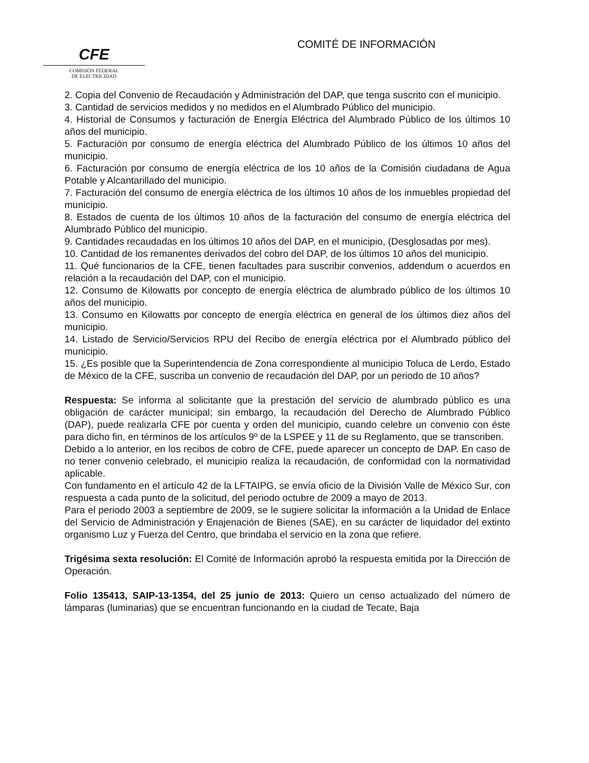CFE
COMISIÓN FEDERAL
DE ELECTRICIDAD
COMITÉ DE INFORMACIÓN
2. Copia del Convenio de Recaudación y Administración del DAP, que tenga suscrito con el municipio.
3. Cantidad de servicios medidos y no medidos en el Alumbrado Público del municipio.
4. Historial de Consumos y facturación de Energía Eléctrica del Alumbrado Público de los últimos 10 años del municipio.
5. Facturación por consumo de energía eléctrica del Alumbrado Público de los últimos 10 años del municipio.
6. Facturación por consumo de energía eléctrica de los 10 años de la Comisión ciudadana de Agua Potable y Alcantarillado del municipio.
7. Facturación del consumo de energía eléctrica de los últimos 10 años de los inmuebles propiedad del municipio.
8. Estados de cuenta de los últimos 10 años de la facturación del consumo de energía eléctrica del Alumbrado Público del municipio.
9. Cantidades recaudadas en los últimos 10 años del DAP, en el municipio, (Desglosadas por mes).
10. Cantidad de los remanentes derivados del cobro del DAP, de los últimos 10 años del municipio.
11. Qué funcionarios de la CFE, tienen facultades para suscribir convenios, addendum o acuerdos en relación a la recaudación del DAP, con el municipio.
12. Consumo de Kilowatts por concepto de energía eléctrica de alumbrado público de los últimos 10 años del municipio.
13. Consumo en Kilowatts por concepto de energía eléctrica en general de los últimos diez años del municipio.
14. Listado de Servicio/Servicios RPU del Recibo de energía eléctrica por el Alumbrado público del municipio.
15. ¿Es posible que la Superintendencia de Zona correspondiente al municipio Toluca de Lerdo, Estado de México de la CFE, suscriba un convenio de recaudación del DAP, por un periodo de 10 años?
Respuesta: Se informa al solicitante que la prestación del servicio de alumbrado público es una obligación de carácter municipal; sin embargo, la recaudación del Derecho de Alumbrado Público (DAP), puede realizarla CFE por cuenta y orden del municipio, cuando celebre un convenio con éste para dicho fin, en términos de los artículos 9º de la LSPEE y 11 de su Reglamento, que se transcriben.
Debido a lo anterior, en los recibos de cobro de CFE, puede aparecer un concepto de DAP. En caso de no tener convenio celebrado, el municipio realiza la recaudación, de conformidad con la normatividad aplicable.
Con fundamento en el artículo 42 de la LFTAIPG, se envía oficio de la División Valle de México Sur, con respuesta a cada punto de la solicitud, del periodo octubre de 2009 a mayo de 2013.
Para el periodo 2003 a septiembre de 2009, se le sugiere solicitar la información a la Unidad de Enlace del Servicio de Administración y Enajenación de Bienes (SAE), en su carácter de liquidador del extinto organismo Luz y Fuerza del Centro, que brindaba el servicio en la zona que refiere.
Trigésima sexta resolución: El Comité de Información aprobó la respuesta emitida por la Dirección de Operación.
Folio 135413, SAIP-13-1354, del 25 junio de 2013: Quiero un censo actualizado del número de lámparas (luminarias) que se encuentran funcionando en la ciudad de Tecate, Baja